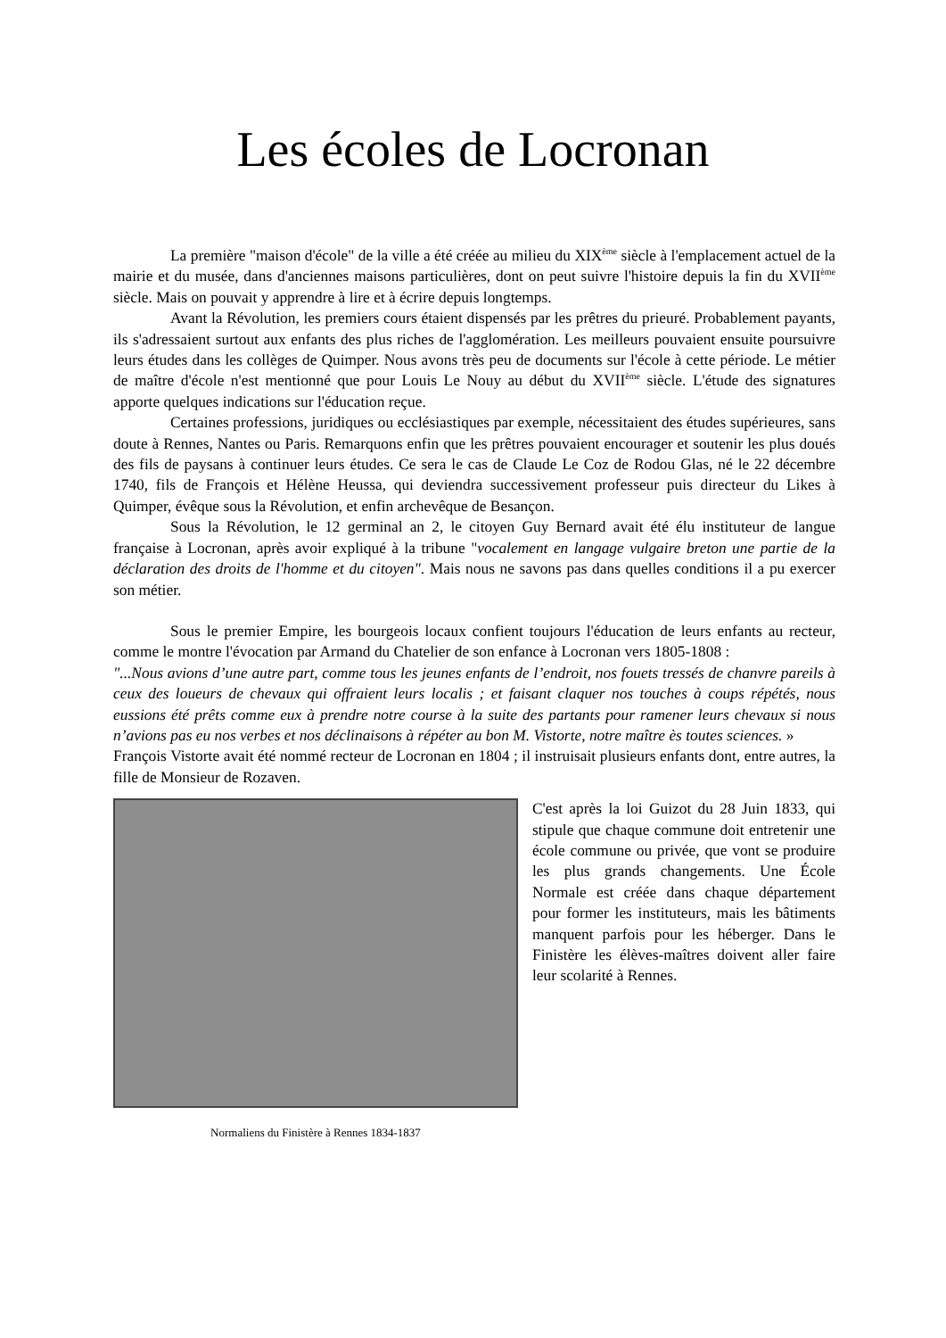Les écoles de Locronan
La première "maison d'école" de la ville a été créée au milieu du XIX<sup>ème</sup> siècle à l'emplacement actuel de la mairie et du musée, dans d'anciennes maisons particulières, dont on peut suivre l'histoire depuis la fin du XVII<sup>ème</sup> siècle. Mais on pouvait y apprendre à lire et à écrire depuis longtemps.
Avant la Révolution, les premiers cours étaient dispensés par les prêtres du prieuré. Probablement payants, ils s'adressaient surtout aux enfants des plus riches de l'agglomération. Les meilleurs pouvaient ensuite poursuivre leurs études dans les collèges de Quimper. Nous avons très peu de documents sur l'école à cette période. Le métier de maître d'école n'est mentionné que pour Louis Le Nouy au début du XVII<sup>ème</sup> siècle. L'étude des signatures apporte quelques indications sur l'éducation reçue.
Certaines professions, juridiques ou ecclésiastiques par exemple, nécessitaient des études supérieures, sans doute à Rennes, Nantes ou Paris. Remarquons enfin que les prêtres pouvaient encourager et soutenir les plus doués des fils de paysans à continuer leurs études. Ce sera le cas de Claude Le Coz de Rodou Glas, né le 22 décembre 1740, fils de François et Hélène Heussa, qui deviendra successivement professeur puis directeur du Likes à Quimper, évêque sous la Révolution, et enfin archevêque de Besançon.
Sous la Révolution, le 12 germinal an 2, le citoyen Guy Bernard avait été élu instituteur de langue française à Locronan, après avoir expliqué à la tribune "vocalement en langage vulgaire breton une partie de la déclaration des droits de l'homme et du citoyen". Mais nous ne savons pas dans quelles conditions il a pu exercer son métier.
Sous le premier Empire, les bourgeois locaux confient toujours l'éducation de leurs enfants au recteur, comme le montre l'évocation par Armand du Chatelier de son enfance à Locronan vers 1805-1808 :
"...Nous avions d’une autre part, comme tous les jeunes enfants de l’endroit, nos fouets tressés de chanvre pareils à ceux des loueurs de chevaux qui offraient leurs localis ; et faisant claquer nos touches à coups répétés, nous eussions été prêts comme eux à prendre notre course à la suite des partants pour ramener leurs chevaux si nous n’avions pas eu nos verbes et nos déclinaisons à répéter au bon M. Vistorte, notre maître ès toutes sciences. »
François Vistorte avait été nommé recteur de Locronan en 1804 ; il instruisait plusieurs enfants dont, entre autres, la fille de Monsieur de Rozaven.
Normaliens du Finistère à Rennes 1834-1837
C'est après la loi Guizot du 28 Juin 1833, qui stipule que chaque commune doit entretenir une école commune ou privée, que vont se produire les plus grands changements. Une École Normale est créée dans chaque département pour former les instituteurs, mais les bâtiments manquent parfois pour les héberger. Dans le Finistère les élèves-maîtres doivent aller faire leur scolarité à Rennes.